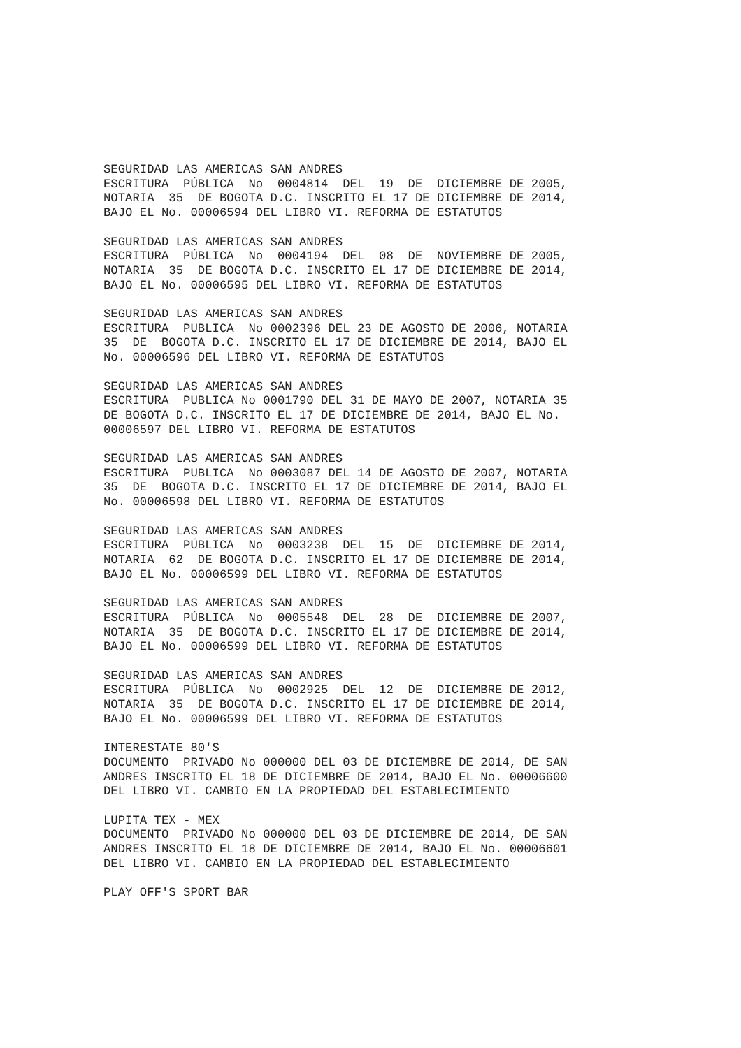SEGURIDAD LAS AMERICAS SAN ANDRES
ESCRITURA  PÚBLICA  No  0004814  DEL  19  DE  DICIEMBRE DE 2005,
NOTARIA  35  DE BOGOTA D.C. INSCRITO EL 17 DE DICIEMBRE DE 2014,
BAJO EL No. 00006594 DEL LIBRO VI. REFORMA DE ESTATUTOS

SEGURIDAD LAS AMERICAS SAN ANDRES
ESCRITURA  PÚBLICA  No  0004194  DEL  08  DE  NOVIEMBRE DE 2005,
NOTARIA  35  DE BOGOTA D.C. INSCRITO EL 17 DE DICIEMBRE DE 2014,
BAJO EL No. 00006595 DEL LIBRO VI. REFORMA DE ESTATUTOS

SEGURIDAD LAS AMERICAS SAN ANDRES
ESCRITURA  PUBLICA  No 0002396 DEL 23 DE AGOSTO DE 2006, NOTARIA
35  DE  BOGOTA D.C. INSCRITO EL 17 DE DICIEMBRE DE 2014, BAJO EL
No. 00006596 DEL LIBRO VI. REFORMA DE ESTATUTOS

SEGURIDAD LAS AMERICAS SAN ANDRES
ESCRITURA  PUBLICA No 0001790 DEL 31 DE MAYO DE 2007, NOTARIA 35
DE BOGOTA D.C. INSCRITO EL 17 DE DICIEMBRE DE 2014, BAJO EL No.
00006597 DEL LIBRO VI. REFORMA DE ESTATUTOS

SEGURIDAD LAS AMERICAS SAN ANDRES
ESCRITURA  PUBLICA  No 0003087 DEL 14 DE AGOSTO DE 2007, NOTARIA
35  DE  BOGOTA D.C. INSCRITO EL 17 DE DICIEMBRE DE 2014, BAJO EL
No. 00006598 DEL LIBRO VI. REFORMA DE ESTATUTOS

SEGURIDAD LAS AMERICAS SAN ANDRES
ESCRITURA  PÚBLICA  No  0003238  DEL  15  DE  DICIEMBRE DE 2014,
NOTARIA  62  DE BOGOTA D.C. INSCRITO EL 17 DE DICIEMBRE DE 2014,
BAJO EL No. 00006599 DEL LIBRO VI. REFORMA DE ESTATUTOS

SEGURIDAD LAS AMERICAS SAN ANDRES
ESCRITURA  PÚBLICA  No  0005548  DEL  28  DE  DICIEMBRE DE 2007,
NOTARIA  35  DE BOGOTA D.C. INSCRITO EL 17 DE DICIEMBRE DE 2014,
BAJO EL No. 00006599 DEL LIBRO VI. REFORMA DE ESTATUTOS

SEGURIDAD LAS AMERICAS SAN ANDRES
ESCRITURA  PÚBLICA  No  0002925  DEL  12  DE  DICIEMBRE DE 2012,
NOTARIA  35  DE BOGOTA D.C. INSCRITO EL 17 DE DICIEMBRE DE 2014,
BAJO EL No. 00006599 DEL LIBRO VI. REFORMA DE ESTATUTOS

INTERESTATE 80'S
DOCUMENTO  PRIVADO No 000000 DEL 03 DE DICIEMBRE DE 2014, DE SAN
ANDRES INSCRITO EL 18 DE DICIEMBRE DE 2014, BAJO EL No. 00006600
DEL LIBRO VI. CAMBIO EN LA PROPIEDAD DEL ESTABLECIMIENTO

LUPITA TEX - MEX
DOCUMENTO  PRIVADO No 000000 DEL 03 DE DICIEMBRE DE 2014, DE SAN
ANDRES INSCRITO EL 18 DE DICIEMBRE DE 2014, BAJO EL No. 00006601
DEL LIBRO VI. CAMBIO EN LA PROPIEDAD DEL ESTABLECIMIENTO

PLAY OFF'S SPORT BAR